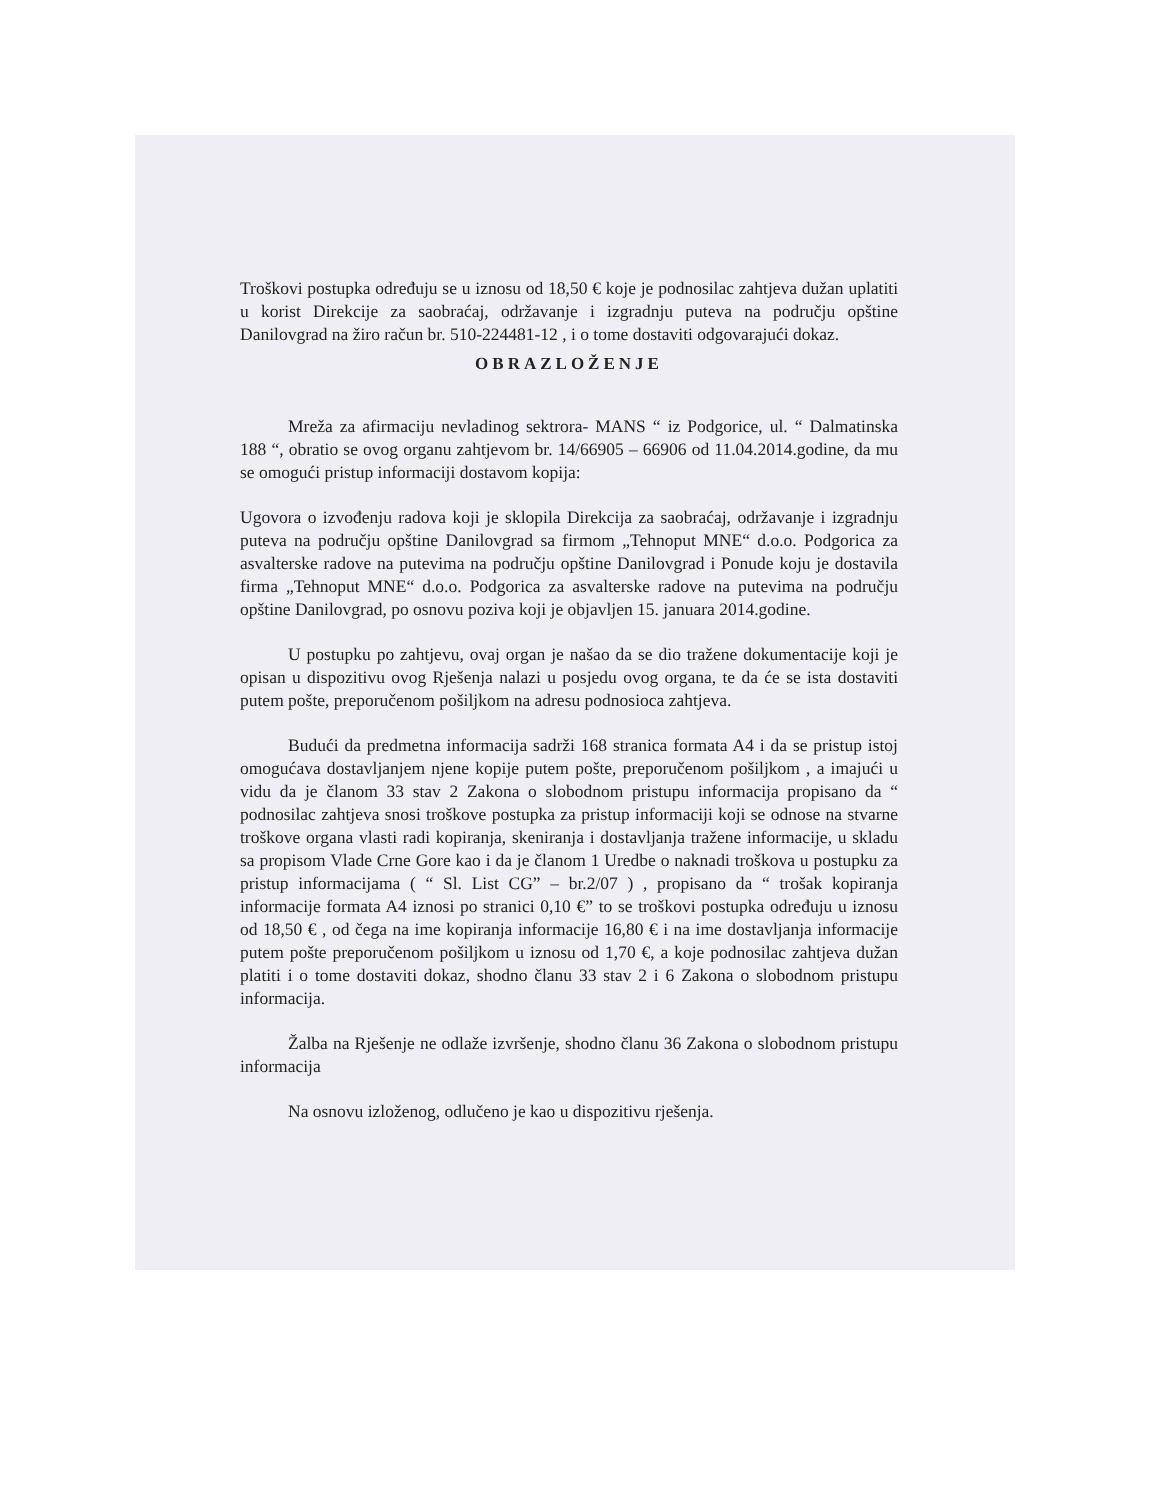Troškovi postupka određuju se u iznosu od 18,50 € koje je podnosilac zahtjeva dužan uplatiti u korist Direkcije za saobraćaj, održavanje i izgradnju puteva na području opštine Danilovgrad na žiro račun br. 510-224481-12 , i o tome dostaviti odgovarajući dokaz.
OBRAZLOŽENJE
Mreža za afirmaciju nevladinog sektrora- MANS “ iz Podgorice, ul. “ Dalmatinska 188 “, obratio se ovog organu zahtjevom br. 14/66905 – 66906 od 11.04.2014.godine, da mu se omogući pristup informaciji dostavom kopija:
Ugovora o izvođenju radova koji je sklopila Direkcija za saobraćaj, održavanje i izgradnju puteva na području opštine Danilovgrad sa firmom „Tehnoput MNE“ d.o.o. Podgorica za asvalterske radove na putevima na području opštine Danilovgrad i Ponude koju je dostavila firma „Tehnoput MNE“ d.o.o. Podgorica za asvalterske radove na putevima na području opštine Danilovgrad, po osnovu poziva koji je objavljen 15. januara 2014.godine.
U postupku po zahtjevu, ovaj organ je našao da se dio tražene dokumentacije koji je opisan u dispozitivu ovog Rješenja nalazi u posjedu ovog organa, te da će se ista dostaviti putem pošte, preporučenom pošiljkom na adresu podnosioca zahtjeva.
Budući da predmetna informacija sadrži 168 stranica formata A4 i da se pristup istoj omogućava dostavljanjem njene kopije putem pošte, preporučenom pošiljkom , a imajući u vidu da je članom 33 stav 2 Zakona o slobodnom pristupu informacija propisano da “ podnosilac zahtjeva snosi troškove postupka za pristup informaciji koji se odnose na stvarne troškove organa vlasti radi kopiranja, skeniranja i dostavljanja tražene informacije, u skladu sa propisom Vlade Crne Gore kao i da je članom 1 Uredbe o naknadi troškova u postupku za pristup informacijama ( “ Sl. List CG” – br.2/07 ) , propisano da “ trošak kopiranja informacije formata A4 iznosi po stranici 0,10 €” to se troškovi postupka određuju u iznosu od 18,50 € , od čega na ime kopiranja informacije 16,80 € i na ime dostavljanja informacije putem pošte preporučenom pošiljkom u iznosu od 1,70 €, a koje podnosilac zahtjeva dužan platiti i o tome dostaviti dokaz, shodno članu 33 stav 2 i 6 Zakona o slobodnom pristupu informacija.
Žalba na Rješenje ne odlaže izvršenje, shodno članu 36 Zakona o slobodnom pristupu informacija
Na osnovu izloženog, odlučeno je kao u dispozitivu rješenja.